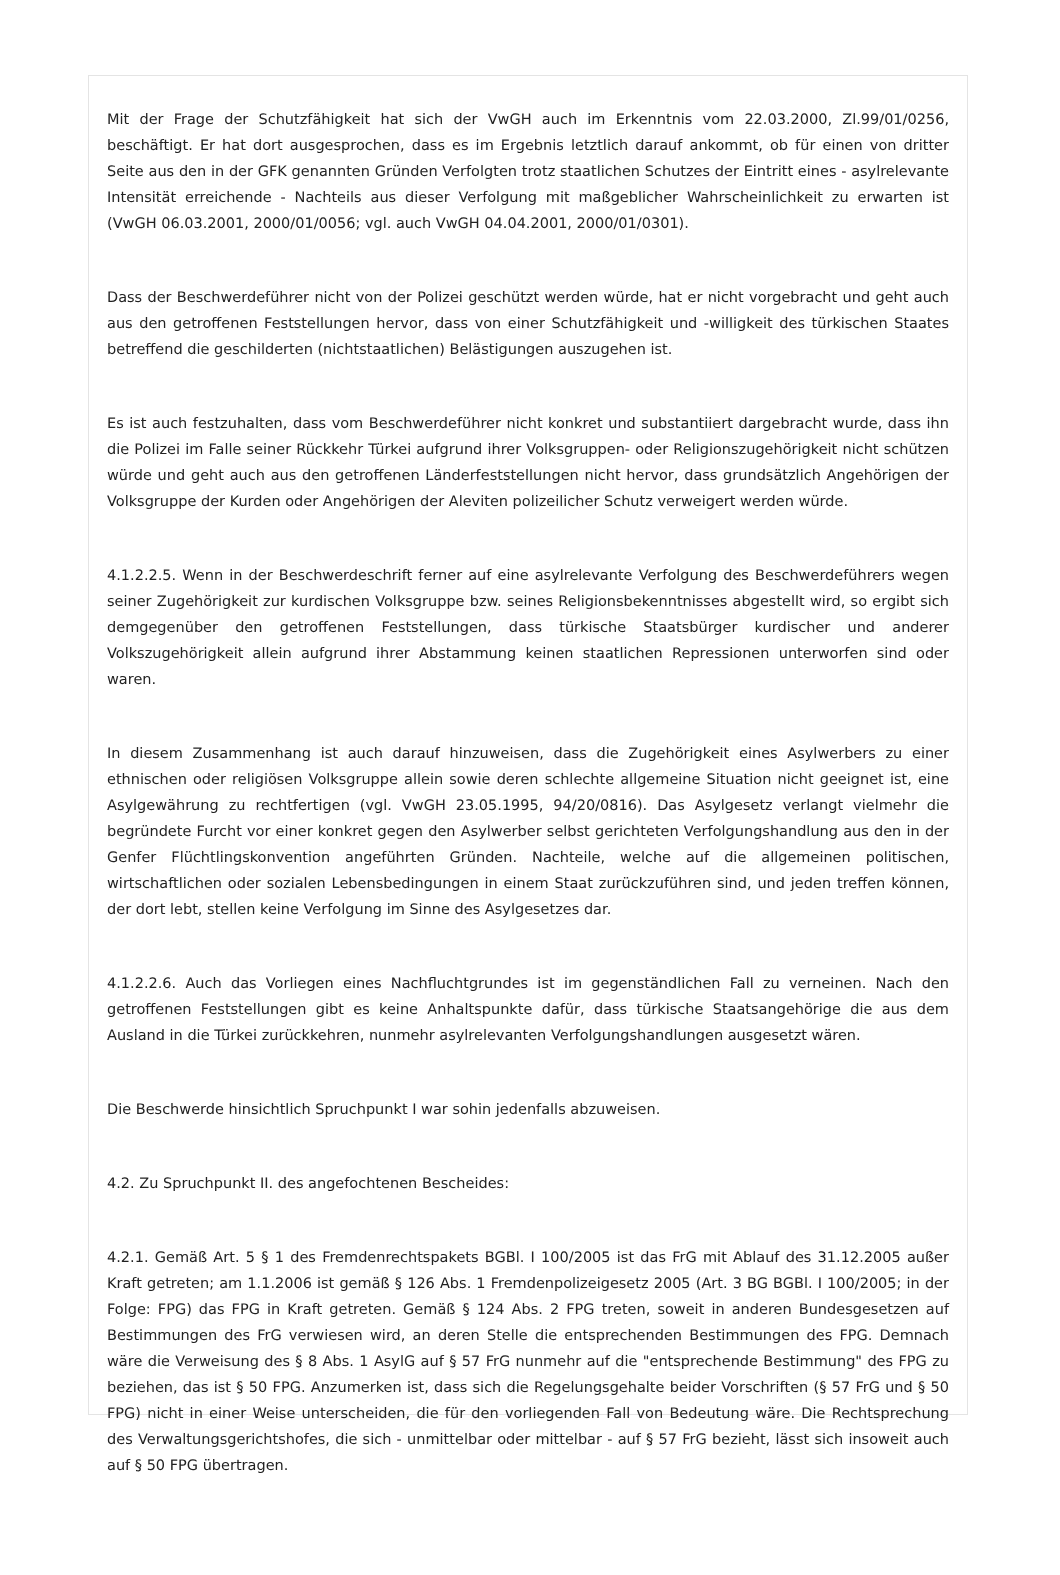Mit der Frage der Schutzfähigkeit hat sich der VwGH auch im Erkenntnis vom 22.03.2000, Zl.99/01/0256, beschäftigt. Er hat dort ausgesprochen, dass es im Ergebnis letztlich darauf ankommt, ob für einen von dritter Seite aus den in der GFK genannten Gründen Verfolgten trotz staatlichen Schutzes der Eintritt eines - asylrelevante Intensität erreichende - Nachteils aus dieser Verfolgung mit maßgeblicher Wahrscheinlichkeit zu erwarten ist (VwGH 06.03.2001, 2000/01/0056; vgl. auch VwGH 04.04.2001, 2000/01/0301).
Dass der Beschwerdeführer nicht von der Polizei geschützt werden würde, hat er nicht vorgebracht und geht auch aus den getroffenen Feststellungen hervor, dass von einer Schutzfähigkeit und -willigkeit des türkischen Staates betreffend die geschilderten (nichtstaatlichen) Belästigungen auszugehen ist.
Es ist auch festzuhalten, dass vom Beschwerdeführer nicht konkret und substantiiert dargebracht wurde, dass ihn die Polizei im Falle seiner Rückkehr Türkei aufgrund ihrer Volksgruppen- oder Religionszugehörigkeit nicht schützen würde und geht auch aus den getroffenen Länderfeststellungen nicht hervor, dass grundsätzlich Angehörigen der Volksgruppe der Kurden oder Angehörigen der Aleviten polizeilicher Schutz verweigert werden würde.
4.1.2.2.5. Wenn in der Beschwerdeschrift ferner auf eine asylrelevante Verfolgung des Beschwerdeführers wegen seiner Zugehörigkeit zur kurdischen Volksgruppe bzw. seines Religionsbekenntnisses abgestellt wird, so ergibt sich demgegenüber den getroffenen Feststellungen, dass türkische Staatsbürger kurdischer und anderer Volkszugehörigkeit allein aufgrund ihrer Abstammung keinen staatlichen Repressionen unterworfen sind oder waren.
In diesem Zusammenhang ist auch darauf hinzuweisen, dass die Zugehörigkeit eines Asylwerbers zu einer ethnischen oder religiösen Volksgruppe allein sowie deren schlechte allgemeine Situation nicht geeignet ist, eine Asylgewährung zu rechtfertigen (vgl. VwGH 23.05.1995, 94/20/0816). Das Asylgesetz verlangt vielmehr die begründete Furcht vor einer konkret gegen den Asylwerber selbst gerichteten Verfolgungshandlung aus den in der Genfer Flüchtlingskonvention angeführten Gründen. Nachteile, welche auf die allgemeinen politischen, wirtschaftlichen oder sozialen Lebensbedingungen in einem Staat zurückzuführen sind, und jeden treffen können, der dort lebt, stellen keine Verfolgung im Sinne des Asylgesetzes dar.
4.1.2.2.6. Auch das Vorliegen eines Nachfluchtgrundes ist im gegenständlichen Fall zu verneinen. Nach den getroffenen Feststellungen gibt es keine Anhaltspunkte dafür, dass türkische Staatsangehörige die aus dem Ausland in die Türkei zurückkehren, nunmehr asylrelevanten Verfolgungshandlungen ausgesetzt wären.
Die Beschwerde hinsichtlich Spruchpunkt I war sohin jedenfalls abzuweisen.
4.2. Zu Spruchpunkt II. des angefochtenen Bescheides:
4.2.1. Gemäß Art. 5 § 1 des Fremdenrechtspakets BGBl. I 100/2005 ist das FrG mit Ablauf des 31.12.2005 außer Kraft getreten; am 1.1.2006 ist gemäß § 126 Abs. 1 Fremdenpolizeigesetz 2005 (Art. 3 BG BGBl. I 100/2005; in der Folge: FPG) das FPG in Kraft getreten. Gemäß § 124 Abs. 2 FPG treten, soweit in anderen Bundesgesetzen auf Bestimmungen des FrG verwiesen wird, an deren Stelle die entsprechenden Bestimmungen des FPG. Demnach wäre die Verweisung des § 8 Abs. 1 AsylG auf § 57 FrG nunmehr auf die "entsprechende Bestimmung" des FPG zu beziehen, das ist § 50 FPG. Anzumerken ist, dass sich die Regelungsgehalte beider Vorschriften (§ 57 FrG und § 50 FPG) nicht in einer Weise unterscheiden, die für den vorliegenden Fall von Bedeutung wäre. Die Rechtsprechung des Verwaltungsgerichtshofes, die sich - unmittelbar oder mittelbar - auf § 57 FrG bezieht, lässt sich insoweit auch auf § 50 FPG übertragen.